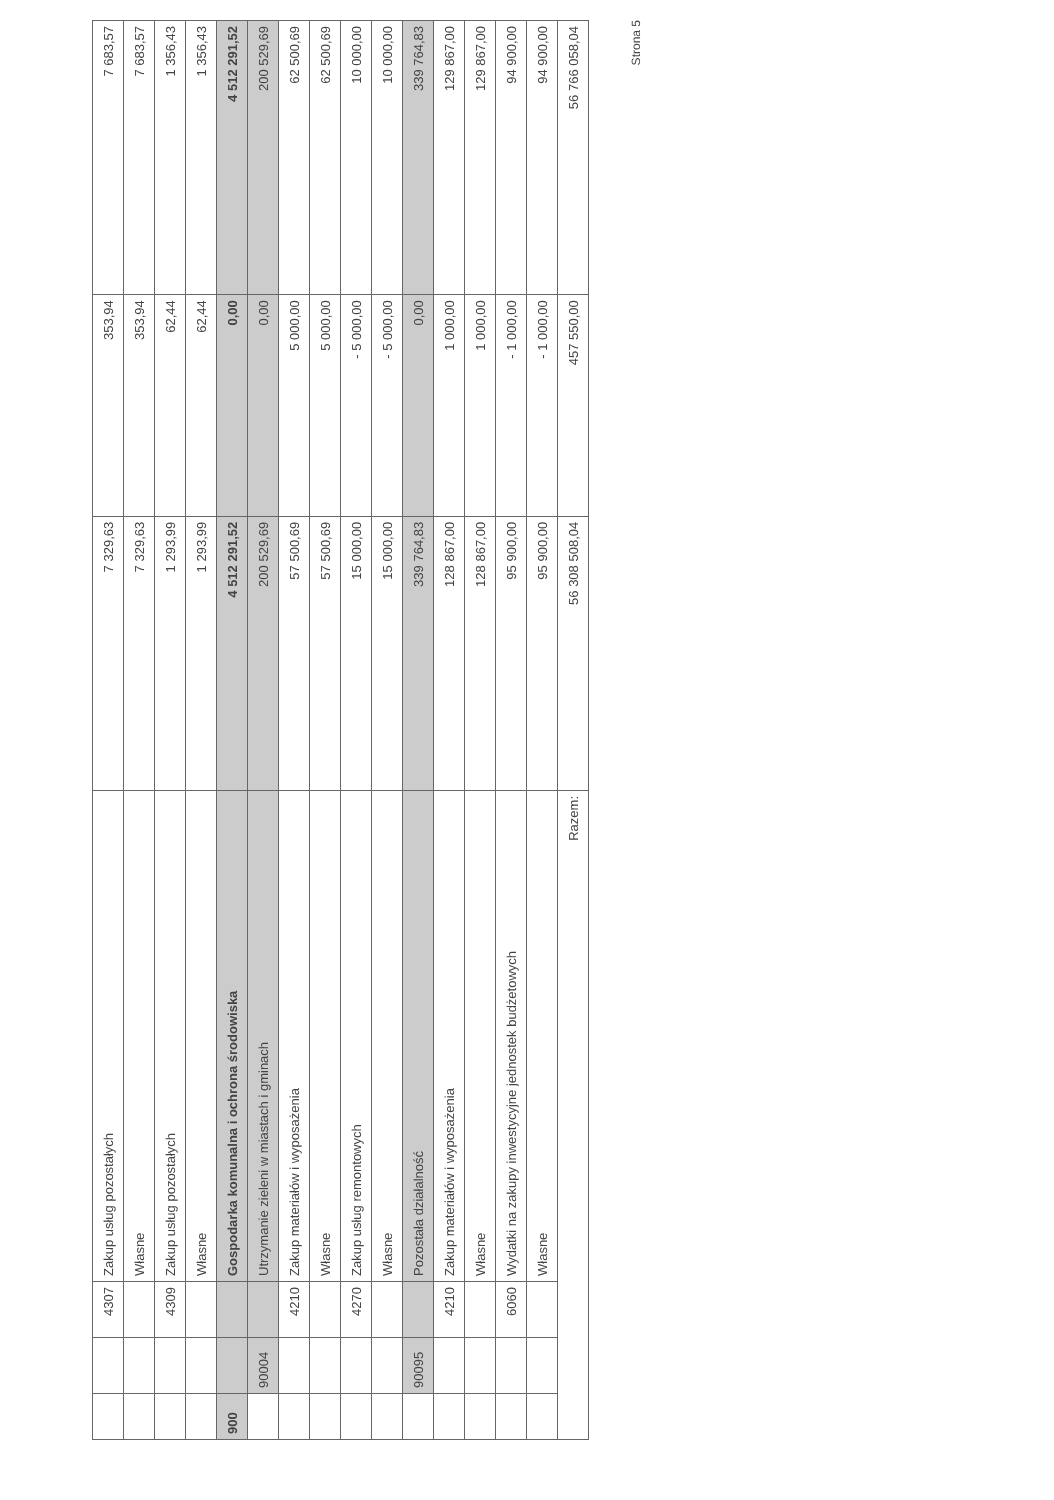| | | 4307 | Zakup usług pozostałych | 7 329,63 | 353,94 | 7 683,57 |
| | | | Własne | 7 329,63 | 353,94 | 7 683,57 |
| | | 4309 | Zakup usług pozostałych | 1 293,99 | 62,44 | 1 356,43 |
| | | | Własne | 1 293,99 | 62,44 | 1 356,43 |
| 900 | | | Gospodarka komunalna i ochrona środowiska | 4 512 291,52 | 0,00 | 4 512 291,52 |
| | 90004 | | Utrzymanie zieleni w miastach i gminach | 200 529,69 | 0,00 | 200 529,69 |
| | | 4210 | Zakup materiałów i wyposażenia | 57 500,69 | 5 000,00 | 62 500,69 |
| | | | Własne | 57 500,69 | 5 000,00 | 62 500,69 |
| | | 4270 | Zakup usług remontowych | 15 000,00 | - 5 000,00 | 10 000,00 |
| | | | Własne | 15 000,00 | - 5 000,00 | 10 000,00 |
| | 90095 | | Pozostała działalność | 339 764,83 | 0,00 | 339 764,83 |
| | | 4210 | Zakup materiałów i wyposażenia | 128 867,00 | 1 000,00 | 129 867,00 |
| | | | Własne | 128 867,00 | 1 000,00 | 129 867,00 |
| | | 6060 | Wydatki na zakupy inwestycyjne jednostek budżetowych | 95 900,00 | - 1 000,00 | 94 900,00 |
| | | | Własne | 95 900,00 | - 1 000,00 | 94 900,00 |
| Razem: | | | | 56 308 508,04 | 457 550,00 | 56 766 058,04 |
Strona 5